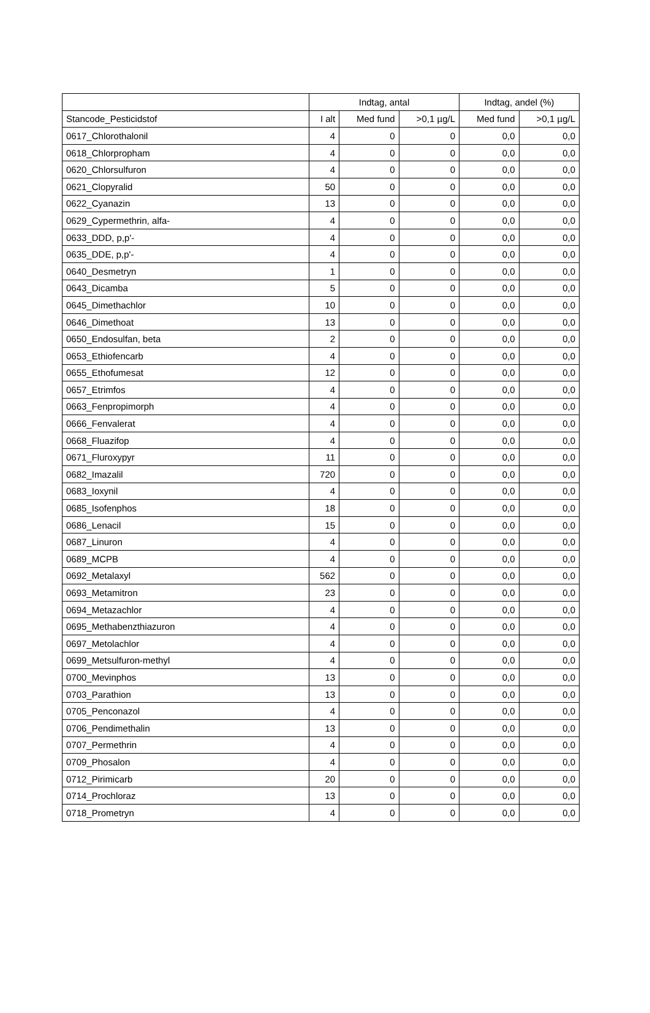| | Indtag, antal | | | Indtag, andel (%) | |
| --- | --- | --- | --- | --- | --- |
| Stancode_Pesticidstof | I alt | Med fund | >0,1 µg/L | Med fund | >0,1 µg/L |
| 0617_Chlorothalonil | 4 | 0 | 0 | 0,0 | 0,0 |
| 0618_Chlorpropham | 4 | 0 | 0 | 0,0 | 0,0 |
| 0620_Chlorsulfuron | 4 | 0 | 0 | 0,0 | 0,0 |
| 0621_Clopyralid | 50 | 0 | 0 | 0,0 | 0,0 |
| 0622_Cyanazin | 13 | 0 | 0 | 0,0 | 0,0 |
| 0629_Cypermethrin, alfa- | 4 | 0 | 0 | 0,0 | 0,0 |
| 0633_DDD, p,p'- | 4 | 0 | 0 | 0,0 | 0,0 |
| 0635_DDE, p,p'- | 4 | 0 | 0 | 0,0 | 0,0 |
| 0640_Desmetryn | 1 | 0 | 0 | 0,0 | 0,0 |
| 0643_Dicamba | 5 | 0 | 0 | 0,0 | 0,0 |
| 0645_Dimethachlor | 10 | 0 | 0 | 0,0 | 0,0 |
| 0646_Dimethoat | 13 | 0 | 0 | 0,0 | 0,0 |
| 0650_Endosulfan, beta | 2 | 0 | 0 | 0,0 | 0,0 |
| 0653_Ethiofencarb | 4 | 0 | 0 | 0,0 | 0,0 |
| 0655_Ethofumesat | 12 | 0 | 0 | 0,0 | 0,0 |
| 0657_Etrimfos | 4 | 0 | 0 | 0,0 | 0,0 |
| 0663_Fenpropimorph | 4 | 0 | 0 | 0,0 | 0,0 |
| 0666_Fenvalerat | 4 | 0 | 0 | 0,0 | 0,0 |
| 0668_Fluazifop | 4 | 0 | 0 | 0,0 | 0,0 |
| 0671_Fluroxypyr | 11 | 0 | 0 | 0,0 | 0,0 |
| 0682_Imazalil | 720 | 0 | 0 | 0,0 | 0,0 |
| 0683_Ioxynil | 4 | 0 | 0 | 0,0 | 0,0 |
| 0685_Isofenphos | 18 | 0 | 0 | 0,0 | 0,0 |
| 0686_Lenacil | 15 | 0 | 0 | 0,0 | 0,0 |
| 0687_Linuron | 4 | 0 | 0 | 0,0 | 0,0 |
| 0689_MCPB | 4 | 0 | 0 | 0,0 | 0,0 |
| 0692_Metalaxyl | 562 | 0 | 0 | 0,0 | 0,0 |
| 0693_Metamitron | 23 | 0 | 0 | 0,0 | 0,0 |
| 0694_Metazachlor | 4 | 0 | 0 | 0,0 | 0,0 |
| 0695_Methabenzthiazuron | 4 | 0 | 0 | 0,0 | 0,0 |
| 0697_Metolachlor | 4 | 0 | 0 | 0,0 | 0,0 |
| 0699_Metsulfuron-methyl | 4 | 0 | 0 | 0,0 | 0,0 |
| 0700_Mevinphos | 13 | 0 | 0 | 0,0 | 0,0 |
| 0703_Parathion | 13 | 0 | 0 | 0,0 | 0,0 |
| 0705_Penconazol | 4 | 0 | 0 | 0,0 | 0,0 |
| 0706_Pendimethalin | 13 | 0 | 0 | 0,0 | 0,0 |
| 0707_Permethrin | 4 | 0 | 0 | 0,0 | 0,0 |
| 0709_Phosalon | 4 | 0 | 0 | 0,0 | 0,0 |
| 0712_Pirimicarb | 20 | 0 | 0 | 0,0 | 0,0 |
| 0714_Prochloraz | 13 | 0 | 0 | 0,0 | 0,0 |
| 0718_Prometryn | 4 | 0 | 0 | 0,0 | 0,0 |